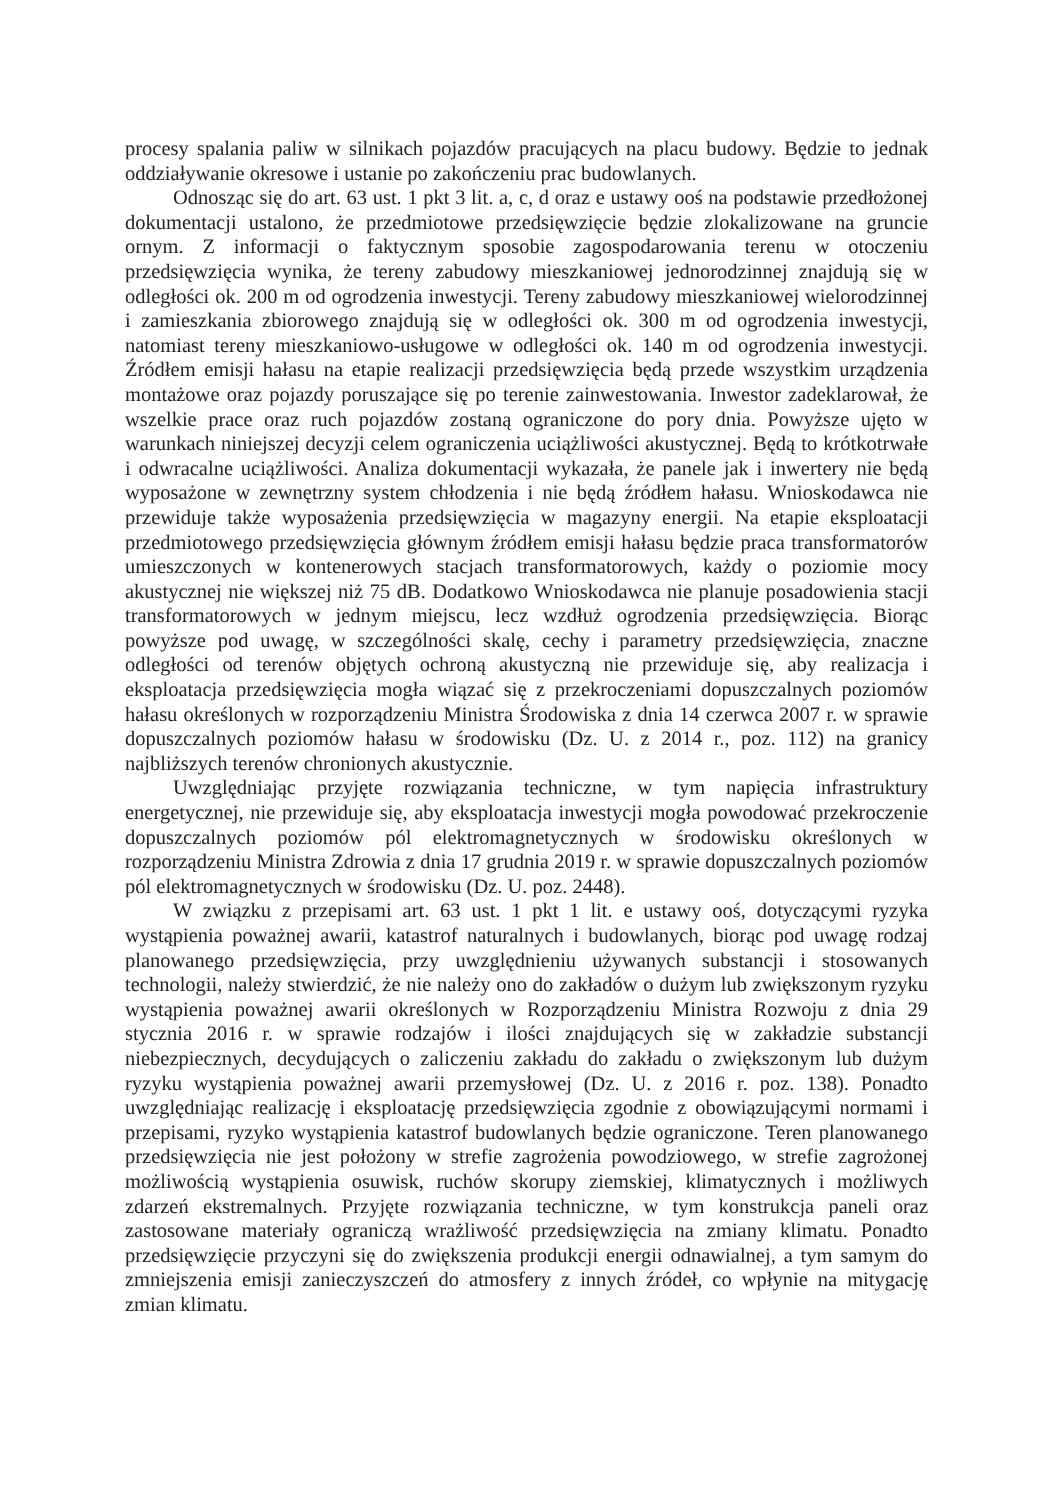procesy spalania paliw w silnikach pojazdów pracujących na placu budowy. Będzie to jednak oddziaływanie okresowe i ustanie po zakończeniu prac budowlanych.
Odnosząc się do art. 63 ust. 1 pkt 3 lit. a, c, d oraz e ustawy ooś na podstawie przedłożonej dokumentacji ustalono, że przedmiotowe przedsięwzięcie będzie zlokalizowane na gruncie ornym. Z informacji o faktycznym sposobie zagospodarowania terenu w otoczeniu przedsięwzięcia wynika, że tereny zabudowy mieszkaniowej jednorodzinnej znajdują się w odległości ok. 200 m od ogrodzenia inwestycji. Tereny zabudowy mieszkaniowej wielorodzinnej i zamieszkania zbiorowego znajdują się w odległości ok. 300 m od ogrodzenia inwestycji, natomiast tereny mieszkaniowo-usługowe w odległości ok. 140 m od ogrodzenia inwestycji. Źródłem emisji hałasu na etapie realizacji przedsięwzięcia będą przede wszystkim urządzenia montażowe oraz pojazdy poruszające się po terenie zainwestowania. Inwestor zadeklarował, że wszelkie prace oraz ruch pojazdów zostaną ograniczone do pory dnia. Powyższe ujęto w warunkach niniejszej decyzji celem ograniczenia uciążliwości akustycznej. Będą to krótkotrwałe i odwracalne uciążliwości. Analiza dokumentacji wykazała, że panele jak i inwertery nie będą wyposażone w zewnętrzny system chłodzenia i nie będą źródłem hałasu. Wnioskodawca nie przewiduje także wyposażenia przedsięwzięcia w magazyny energii. Na etapie eksploatacji przedmiotowego przedsięwzięcia głównym źródłem emisji hałasu będzie praca transformatorów umieszczonych w kontenerowych stacjach transformatorowych, każdy o poziomie mocy akustycznej nie większej niż 75 dB. Dodatkowo Wnioskodawca nie planuje posadowienia stacji transformatorowych w jednym miejscu, lecz wzdłuż ogrodzenia przedsięwzięcia. Biorąc powyższe pod uwagę, w szczególności skalę, cechy i parametry przedsięwzięcia, znaczne odległości od terenów objętych ochroną akustyczną nie przewiduje się, aby realizacja i eksploatacja przedsięwzięcia mogła wiązać się z przekroczeniami dopuszczalnych poziomów hałasu określonych w rozporządzeniu Ministra Środowiska z dnia 14 czerwca 2007 r. w sprawie dopuszczalnych poziomów hałasu w środowisku (Dz. U. z 2014 r., poz. 112) na granicy najbliższych terenów chronionych akustycznie.
Uwzględniając przyjęte rozwiązania techniczne, w tym napięcia infrastruktury energetycznej, nie przewiduje się, aby eksploatacja inwestycji mogła powodować przekroczenie dopuszczalnych poziomów pól elektromagnetycznych w środowisku określonych w rozporządzeniu Ministra Zdrowia z dnia 17 grudnia 2019 r. w sprawie dopuszczalnych poziomów pól elektromagnetycznych w środowisku (Dz. U. poz. 2448).
W związku z przepisami art. 63 ust. 1 pkt 1 lit. e ustawy ooś, dotyczącymi ryzyka wystąpienia poważnej awarii, katastrof naturalnych i budowlanych, biorąc pod uwagę rodzaj planowanego przedsięwzięcia, przy uwzględnieniu używanych substancji i stosowanych technologii, należy stwierdzić, że nie należy ono do zakładów o dużym lub zwiększonym ryzyku wystąpienia poważnej awarii określonych w Rozporządzeniu Ministra Rozwoju z dnia 29 stycznia 2016 r. w sprawie rodzajów i ilości znajdujących się w zakładzie substancji niebezpiecznych, decydujących o zaliczeniu zakładu do zakładu o zwiększonym lub dużym ryzyku wystąpienia poważnej awarii przemysłowej (Dz. U. z 2016 r. poz. 138). Ponadto uwzględniając realizację i eksploatację przedsięwzięcia zgodnie z obowiązującymi normami i przepisami, ryzyko wystąpienia katastrof budowlanych będzie ograniczone. Teren planowanego przedsięwzięcia nie jest położony w strefie zagrożenia powodziowego, w strefie zagrożonej możliwością wystąpienia osuwisk, ruchów skorupy ziemskiej, klimatycznych i możliwych zdarzeń ekstremalnych. Przyjęte rozwiązania techniczne, w tym konstrukcja paneli oraz zastosowane materiały ograniczą wrażliwość przedsięwzięcia na zmiany klimatu. Ponadto przedsięwzięcie przyczyni się do zwiększenia produkcji energii odnawialnej, a tym samym do zmniejszenia emisji zanieczyszczeń do atmosfery z innych źródeł, co wpłynie na mitygację zmian klimatu.